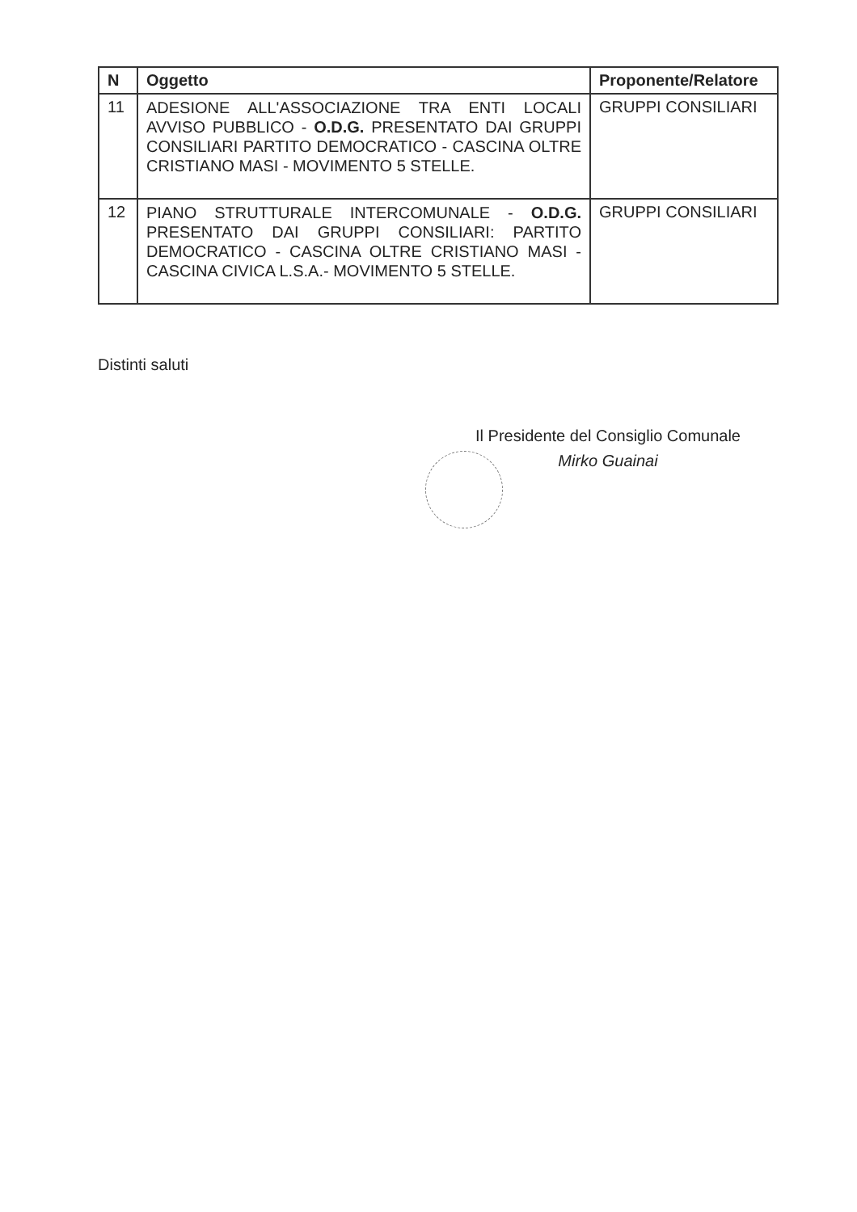| N | Oggetto | Proponente/Relatore |
| --- | --- | --- |
| 11 | ADESIONE ALL'ASSOCIAZIONE TRA ENTI LOCALI AVVISO PUBBLICO - O.D.G. PRESENTATO DAI GRUPPI CONSILIARI PARTITO DEMOCRATICO - CASCINA OLTRE CRISTIANO MASI - MOVIMENTO 5 STELLE. | GRUPPI CONSILIARI |
| 12 | PIANO STRUTTURALE INTERCOMUNALE - O.D.G. PRESENTATO DAI GRUPPI CONSILIARI: PARTITO DEMOCRATICO - CASCINA OLTRE CRISTIANO MASI - CASCINA CIVICA L.S.A.- MOVIMENTO 5 STELLE. | GRUPPI CONSILIARI |
Distinti saluti
Il Presidente del Consiglio Comunale
Mirko Guainai